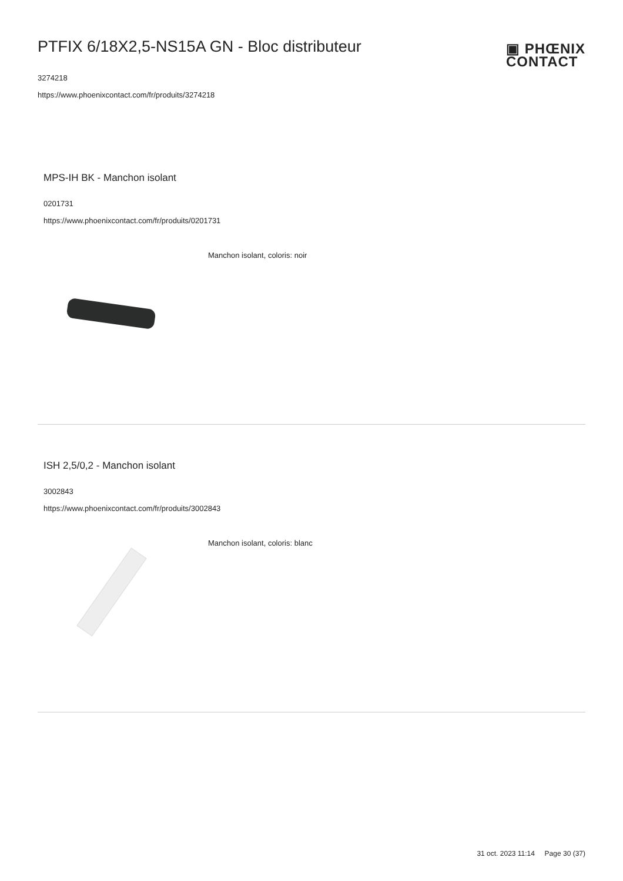PTFIX 6/18X2,5-NS15A GN - Bloc distributeur
3274218
https://www.phoenixcontact.com/fr/produits/3274218
▣ PHŒNIX
CONTACT
MPS-IH BK - Manchon isolant
0201731
https://www.phoenixcontact.com/fr/produits/0201731
Manchon isolant, coloris: noir
ISH 2,5/0,2 - Manchon isolant
3002843
https://www.phoenixcontact.com/fr/produits/3002843
Manchon isolant, coloris: blanc
31 oct. 2023 11:14 Page 30 (37)